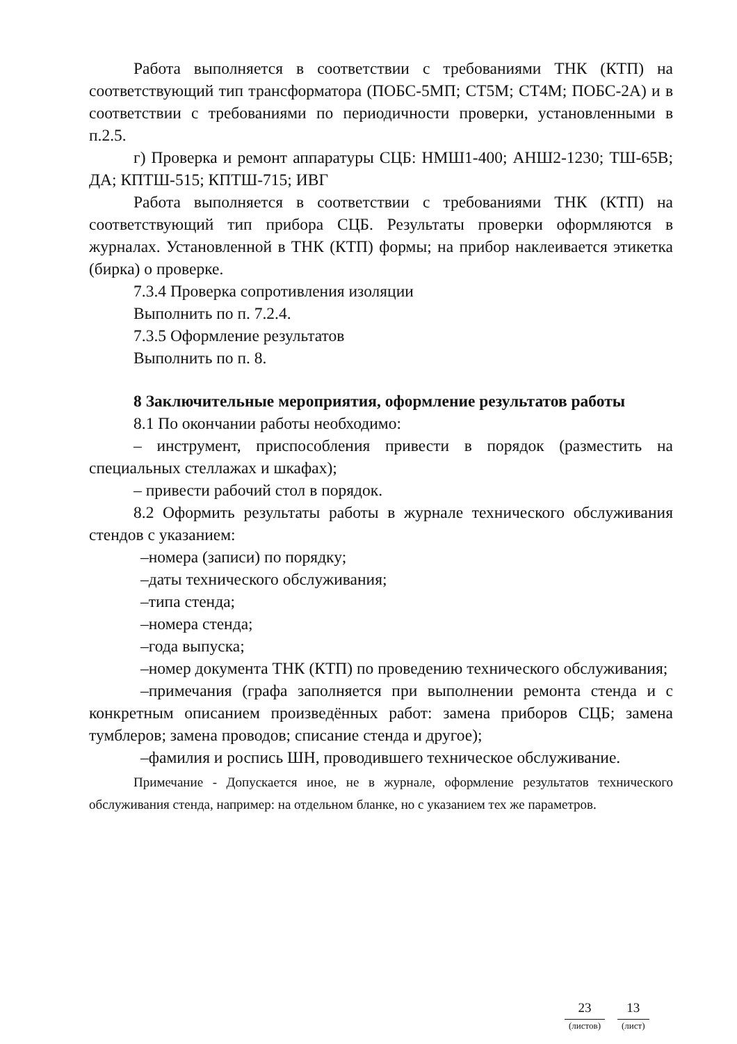Работа выполняется в соответствии с требованиями ТНК (КТП) на соответствующий тип трансформатора (ПОБС-5МП; СТ5М; СТ4М; ПОБС-2А) и в соответствии с требованиями по периодичности проверки, установленными в п.2.5.
г) Проверка и ремонт аппаратуры СЦБ: НМШ1-400; АНШ2-1230; ТШ-65В; ДА; КПТШ-515; КПТШ-715; ИВГ
Работа выполняется в соответствии с требованиями ТНК (КТП) на соответствующий тип прибора СЦБ. Результаты проверки оформляются в журналах. Установленной в ТНК (КТП) формы; на прибор наклеивается этикетка (бирка) о проверке.
7.3.4 Проверка сопротивления изоляции
Выполнить по п. 7.2.4.
7.3.5 Оформление результатов
Выполнить по п. 8.
8 Заключительные мероприятия, оформление результатов работы
8.1 По окончании работы необходимо:
– инструмент, приспособления привести в порядок (разместить на специальных стеллажах и шкафах);
– привести рабочий стол в порядок.
8.2 Оформить результаты работы в журнале технического обслуживания стендов с указанием:
–номера (записи) по порядку;
–даты технического обслуживания;
–типа стенда;
–номера стенда;
–года выпуска;
–номер документа ТНК (КТП) по проведению технического обслуживания;
–примечания (графа заполняется при выполнении ремонта стенда и с конкретным описанием произведённых работ: замена приборов СЦБ; замена тумблеров; замена проводов; списание стенда и другое);
–фамилия и роспись ШН, проводившего техническое обслуживание.
Примечание - Допускается иное, не в журнале, оформление результатов технического обслуживания стенда, например: на отдельном бланке, но с указанием тех же параметров.
23
(листов)
13
(лист)